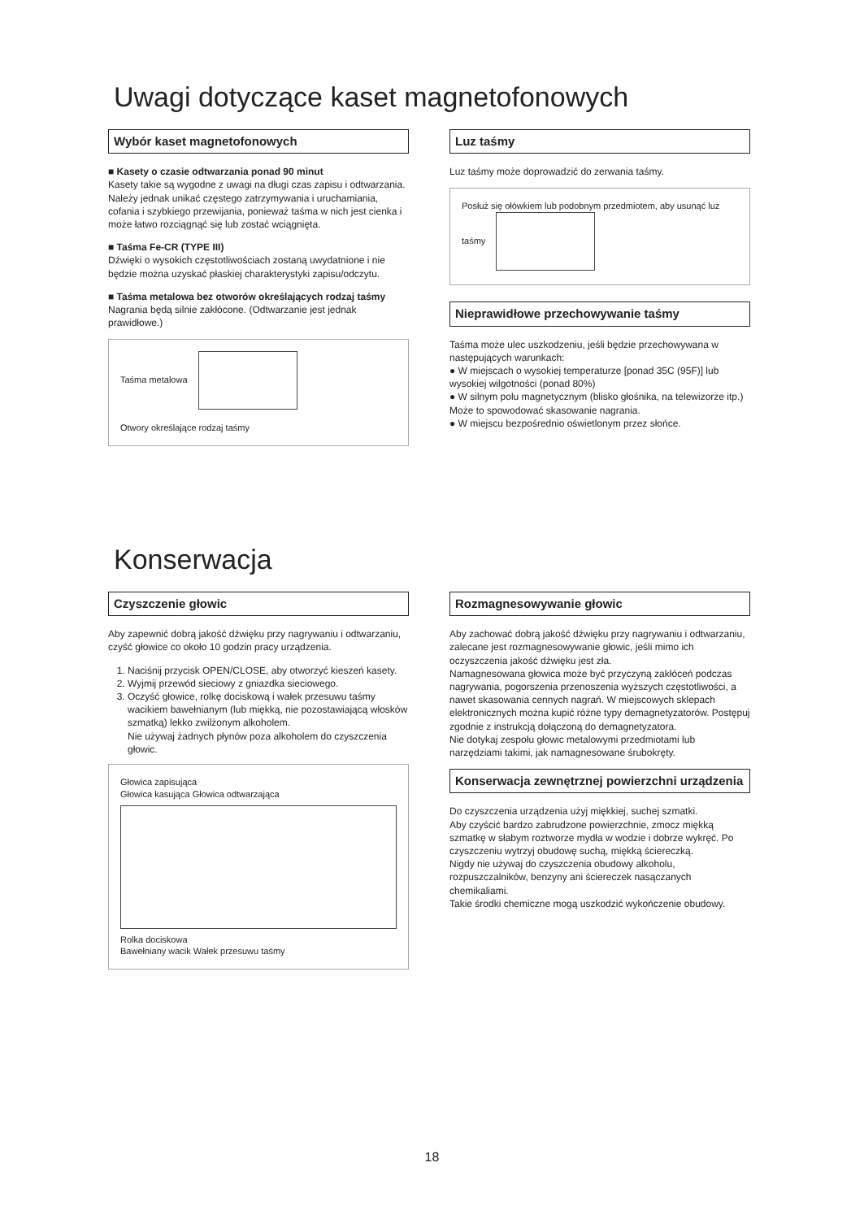Uwagi dotyczące kaset magnetofonowych
Wybór kaset magnetofonowych
■ Kasety o czasie odtwarzania ponad 90 minut
Kasety takie są wygodne z uwagi na długi czas zapisu i odtwarzania. Należy jednak unikać częstego zatrzymywania i uruchamiania, cofania i szybkiego przewijania, ponieważ taśma w nich jest cienka i może łatwo rozciągnąć się lub zostać wciągnięta.
■ Taśma Fe-CR (TYPE III)
Dźwięki o wysokich częstotliwościach zostaną uwydatnione i nie będzie można uzyskać płaskiej charakterystyki zapisu/odczytu.
■ Taśma metalowa bez otworów określających rodzaj taśmy
Nagrania będą silnie zakłócone. (Odtwarzanie jest jednak prawidłowe.)
Taśma metalowa
Otwory określające rodzaj taśmy
Luz taśmy
Luz taśmy może doprowadzić do zerwania taśmy.
Posłuż się ołówkiem lub podobnym przedmiotem, aby usunąć luz taśmy
Nieprawidłowe przechowywanie taśmy
Taśma może ulec uszkodzeniu, jeśli będzie przechowywana w następujących warunkach:
● W miejscach o wysokiej temperaturze [ponad 35C (95F)] lub wysokiej wilgotności (ponad 80%)
● W silnym polu magnetycznym (blisko głośnika, na telewizorze itp.)
Może to spowodować skasowanie nagrania.
● W miejscu bezpośrednio oświetlonym przez słońce.
Konserwacja
Czyszczenie głowic
Aby zapewnić dobrą jakość dźwięku przy nagrywaniu i odtwarzaniu, czyść głowice co około 10 godzin pracy urządzenia.
1. Naciśnij przycisk OPEN/CLOSE, aby otworzyć kieszeń kasety.
2. Wyjmij przewód sieciowy z gniazdka sieciowego.
3. Oczyść głowice, rolkę dociskową i wałek przesuwu taśmy wacikiem bawełnianym (lub miękką, nie pozostawiającą włosków szmatką) lekko zwilżonym alkoholem.
Nie używaj żadnych płynów poza alkoholem do czyszczenia głowic.
Głowica zapisująca
Głowica kasująca Głowica odtwarzająca
Rolka dociskowa
Bawełniany wacik Wałek przesuwu taśmy
Rozmagnesowywanie głowic
Aby zachować dobrą jakość dźwięku przy nagrywaniu i odtwarzaniu, zalecane jest rozmagnesowywanie głowic, jeśli mimo ich oczyszczenia jakość dźwięku jest zła.
Namagnesowana głowica może być przyczyną zakłóceń podczas nagrywania, pogorszenia przenoszenia wyższych częstotliwości, a nawet skasowania cennych nagrań. W miejscowych sklepach elektronicznych można kupić różne typy demagnetyzatorów. Postępuj zgodnie z instrukcją dołączoną do demagnetyzatora.
Nie dotykaj zespołu głowic metalowymi przedmiotami lub narzędziami takimi, jak namagnesowane śrubokręty.
Konserwacja zewnętrznej powierzchni urządzenia
Do czyszczenia urządzenia użyj miękkiej, suchej szmatki.
Aby czyścić bardzo zabrudzone powierzchnie, zmocz miękką szmatkę w słabym roztworze mydła w wodzie i dobrze wykręć. Po czyszczeniu wytrzyj obudowę suchą, miękką ściereczką.
Nigdy nie używaj do czyszczenia obudowy alkoholu, rozpuszczalników, benzyny ani ściereczek nasączanych chemikaliami.
Takie środki chemiczne mogą uszkodzić wykończenie obudowy.
18